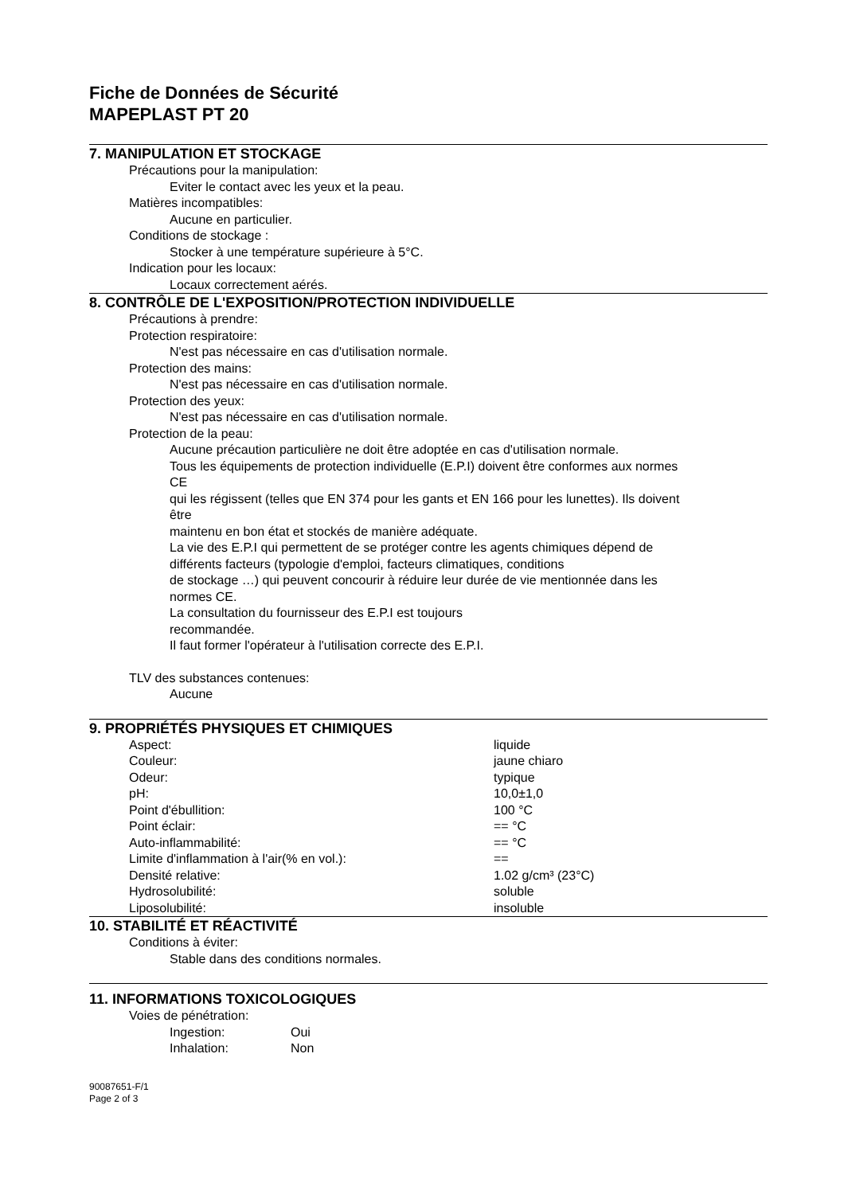Fiche de Données de Sécurité
MAPEPLAST PT 20
7. MANIPULATION ET STOCKAGE
Précautions pour la manipulation:
Eviter le contact avec les yeux et la peau.
Matières incompatibles:
Aucune en particulier.
Conditions de stockage :
Stocker à une température supérieure à 5°C.
Indication pour les locaux:
Locaux correctement aérés.
8. CONTRÔLE DE L'EXPOSITION/PROTECTION INDIVIDUELLE
Précautions à prendre:
Protection respiratoire:
N'est pas nécessaire en cas d'utilisation normale.
Protection des mains:
N'est pas nécessaire en cas d'utilisation normale.
Protection des yeux:
N'est pas nécessaire en cas d'utilisation normale.
Protection de la peau:
Aucune précaution particulière ne doit être adoptée en cas d'utilisation normale.
Tous les équipements de protection individuelle (E.P.I) doivent être conformes aux normes
CE
qui les régissent (telles que EN 374 pour les gants et EN 166 pour les lunettes). Ils doivent
être
maintenu en bon état et stockés de manière adéquate.
La vie des E.P.I qui permettent de se protéger contre les agents chimiques dépend de
différents facteurs (typologie d'emploi, facteurs climatiques, conditions
de stockage …) qui peuvent concourir à réduire leur durée de vie mentionnée dans les
normes CE.
La consultation du fournisseur des E.P.I est toujours
recommandée.
Il faut former l'opérateur à l'utilisation correcte des E.P.I.
TLV des substances contenues:
Aucune
9. PROPRIÉTÉS PHYSIQUES ET CHIMIQUES
| Aspect: | liquide |
| Couleur: | jaune chiaro |
| Odeur: | typique |
| pH: | 10,0±1,0 |
| Point d'ébullition: | 100 °C |
| Point éclair: | == °C |
| Auto-inflammabilité: | == °C |
| Limite d'inflammation à l'air(% en vol.): | == |
| Densité relative: | 1.02 g/cm³ (23°C) |
| Hydrosolubilité: | soluble |
| Liposolubilité: | insoluble |
10. STABILITÉ ET RÉACTIVITÉ
Conditions à éviter:
Stable dans des conditions normales.
11. INFORMATIONS TOXICOLOGIQUES
Voies de pénétration:
| Ingestion: | Oui |
| Inhalation: | Non |
90087651-F/1
Page 2 of 3